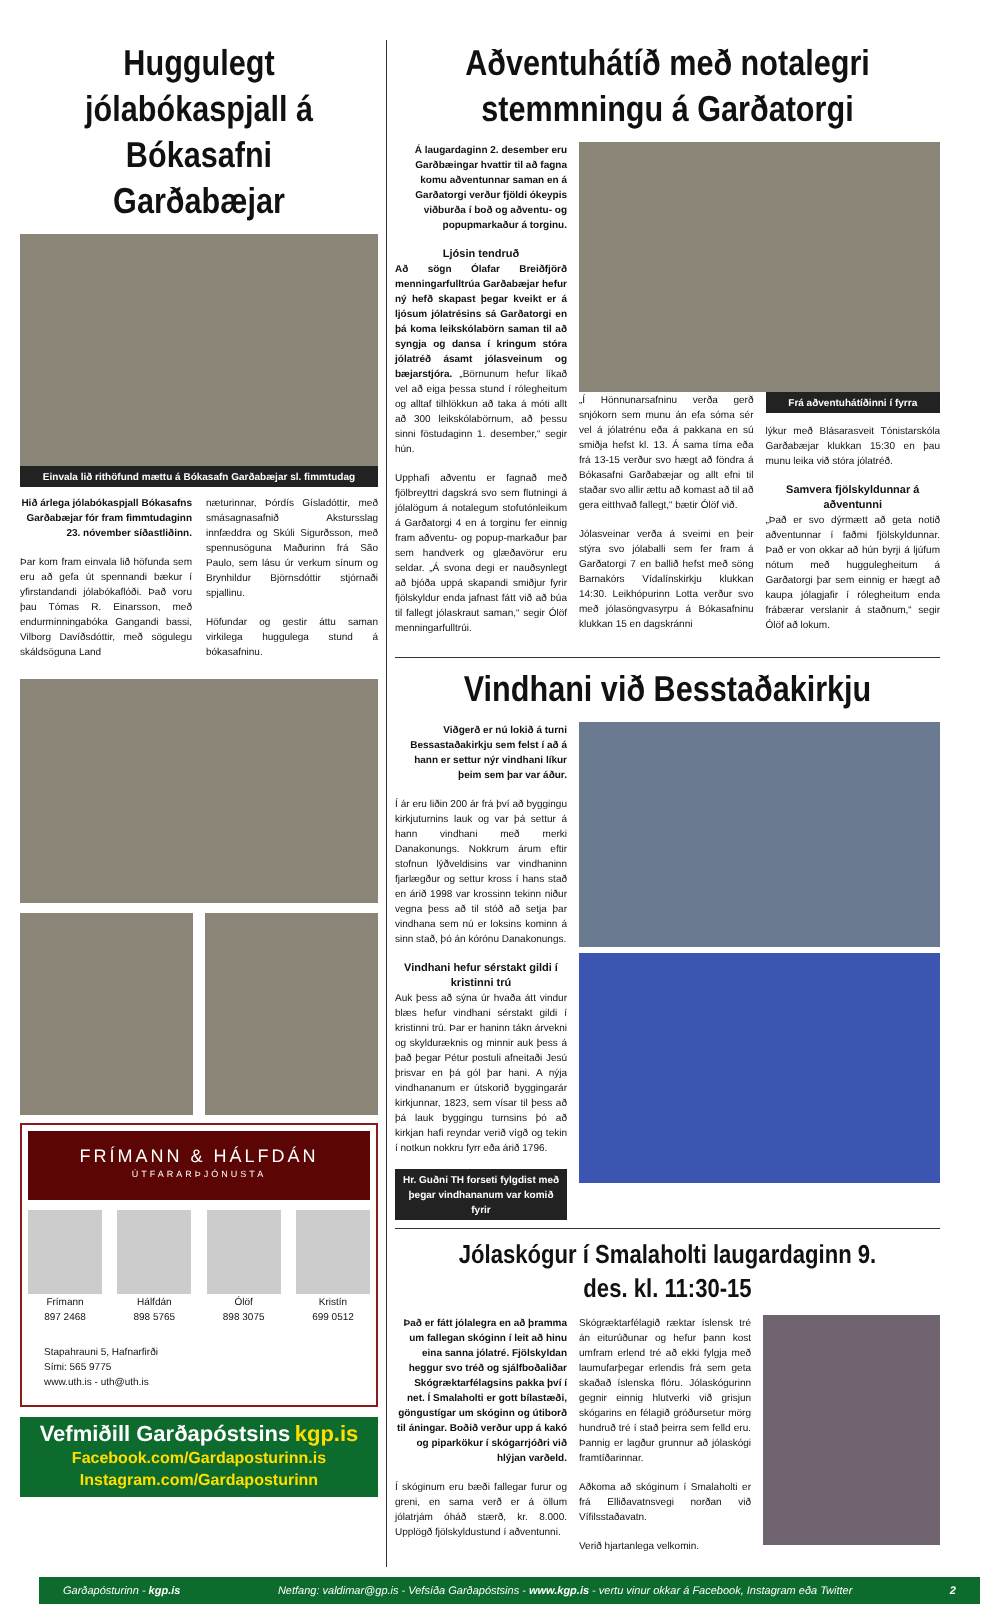Huggulegt jólabókaspjall á Bókasafni Garðabæjar
Einvala lið rithöfund mættu á Bókasafn Garðabæjar sl. fimmtudag
Hið árlega jólabókaspjall Bókasafns Garðabæjar fór fram fimmtudaginn 23. nóvember síðastliðinn.
Þar kom fram einvala lið höfunda sem eru að gefa út spennandi bækur í yfirstandandi jólabókaflóði. Það voru þau Tómas R. Einarsson, með endurminningabóka Gangandi bassi, Vilborg Davíðsdóttir, með sögulegu skáldsöguna Land
næturinnar, Þórdís Gísladóttir, með smásagnasafnið Akstursslag innfæddra og Skúli Sigurðsson, með spennusöguna Maðurinn frá São Paulo, sem lásu úr verkum sínum og Brynhildur Björnsdóttir stjórnaði spjallinu.
Höfundar og gestir áttu saman virkilega huggulega stund á bókasafninu.
FRÍMANN & HÁLFDÁN
ÚTFARARÞJÓNUSTA
Frímann
897 2468
Hálfdán
898 5765
Ólöf
898 3075
Kristín
699 0512
Stapahrauni 5, Hafnarfirði
Sími: 565 9775
www.uth.is - uth@uth.is
Vefmiðill Garðapóstsins kgp.is
Facebook.com/Gardaposturinn.is
Instagram.com/Gardaposturinn
Aðventuhátíð með notalegri stemmningu á Garðatorgi
Á laugardaginn 2. desember eru Garðbæingar hvattir til að fagna komu aðventunnar saman en á Garðatorgi verður fjöldi ókeypis viðburða í boð og aðventu- og popupmarkaður á torginu.
Ljósin tendruð
Að sögn Ólafar Breiðfjörð menningarfulltrúa Garðabæjar hefur ný hefð skapast þegar kveikt er á ljósum jólatrésins sá Garðatorgi en þá koma leikskólabörn saman til að syngja og dansa í kringum stóra jólatréð ásamt jólasveinum og bæjarstjóra. „Börnunum hefur líkað vel að eiga þessa stund í rólegheitum og alltaf tilhlökkun að taka á móti allt að 300 leikskólabörnum, að þessu sinni föstudaginn 1. desember,“ segir hún.
Upphafi aðventu er fagnað með fjölbreyttri dagskrá svo sem flutningi á jólalögum á notalegum stofutónleikum á Garðatorgi 4 en á torginu fer einnig fram aðventu- og popup-markaður þar sem handverk og glæðavörur eru seldar. „Á svona degi er nauðsynlegt að bjóða uppá skapandi smiðjur fyrir fjölskyldur enda jafnast fátt við að búa til fallegt jólaskraut saman,“ segir Ólöf menningarfulltrúi.
„Í Hönnunarsafninu verða gerð snjókorn sem munu án efa sóma sér vel á jólatrénu eða á pakkana en sú smiðja hefst kl. 13. Á sama tíma eða frá 13-15 verður svo hægt að föndra á Bókasafni Garðabæjar og allt efni til staðar svo allir ættu að komast að til að gera eitthvað fallegt,“ bætir Ólöf við.
Jólasveinar verða á sveimi en þeir stýra svo jólaballi sem fer fram á Garðatorgi 7 en ballið hefst með söng Barnakórs Vídalínskirkju klukkan 14:30. Leikhópurinn Lotta verður svo með jólasöngvasyrpu á Bókasafninu klukkan 15 en dagskránni
Frá aðventuhátíðinni í fyrra
lýkur með Blásarasveit Tónistarskóla Garðabæjar klukkan 15:30 en þau munu leika við stóra jólatréð.
Samvera fjölskyldunnar á aðventunni
„Það er svo dýrmætt að geta notið aðventunnar í faðmi fjölskyldunnar. Það er von okkar að hún byrji á ljúfum nótum með huggulegheitum á Garðatorgi þar sem einnig er hægt að kaupa jólagjafir í rólegheitum enda frábærar verslanir á staðnum,“ segir Ólöf að lokum.
Vindhani við Besstaðakirkju
Viðgerð er nú lokið á turni Bessastaðakirkju sem felst í að á hann er settur nýr vindhani líkur þeim sem þar var áður.
Í ár eru liðin 200 ár frá því að byggingu kirkjuturnins lauk og var þá settur á hann vindhani með merki Danakonungs. Nokkrum árum eftir stofnun lýðveldisins var vindhaninn fjarlægður og settur kross í hans stað en árið 1998 var krossinn tekinn niður vegna þess að til stóð að setja þar vindhana sem nú er loksins kominn á sinn stað, þó án kórónu Danakonungs.
Vindhani hefur sérstakt gildi í kristinni trú
Auk þess að sýna úr hvaða átt vindur blæs hefur vindhani sérstakt gildi í kristinni trú. Þar er haninn tákn árvekni og skylduræknis og minnir auk þess á það þegar Pétur postuli afneitaði Jesú þrisvar en þá gól þar hani. A nýja vindhananum er útskorið byggingarár kirkjunnar, 1823, sem vísar til þess að þá lauk byggingu turnsins þó að kirkjan hafi reyndar verið vígð og tekin í notkun nokkru fyrr eða árið 1796.
Hr. Guðni TH forseti fylgdist með þegar vindhananum var komið fyrir
Jólaskógur í Smalaholti laugardaginn 9. des. kl. 11:30-15
Það er fátt jólalegra en að þramma um fallegan skóginn í leit að hinu eina sanna jólatré. Fjölskyldan heggur svo tréð og sjálfboðaliðar Skógræktarfélagsins pakka því í net. Í Smalaholti er gott bílastæði, göngustígar um skóginn og útiborð til áningar. Boðið verður upp á kakó og piparkökur í skógarrjóðri við hlýjan varðeld.
Í skóginum eru bæði fallegar furur og greni, en sama verð er á öllum jólatrjám óháð stærð, kr. 8.000. Upplögð fjölskyldustund í aðventunni.
Skógræktarfélagið ræktar íslensk tré án eiturúðunar og hefur þann kost umfram erlend tré að ekki fylgja með laumufarþegar erlendis frá sem geta skaðað íslenska flóru. Jólaskógurinn gegnir einnig hlutverki við grisjun skógarins en félagið gróðursetur mörg hundruð tré í stað þeirra sem felld eru. Þannig er lagður grunnur að jólaskógi framtíðarinnar.
Aðkoma að skóginum í Smalaholti er frá Elliðavatnsvegi norðan við Vífilsstaðavatn.
Verið hjartanlega velkomin.
Garðapósturinn - kgp.is Netfang: valdimar@gp.is - Vefsíða Garðapóstsins - www.kgp.is - vertu vinur okkar á Facebook, Instagram eða Twitter 2